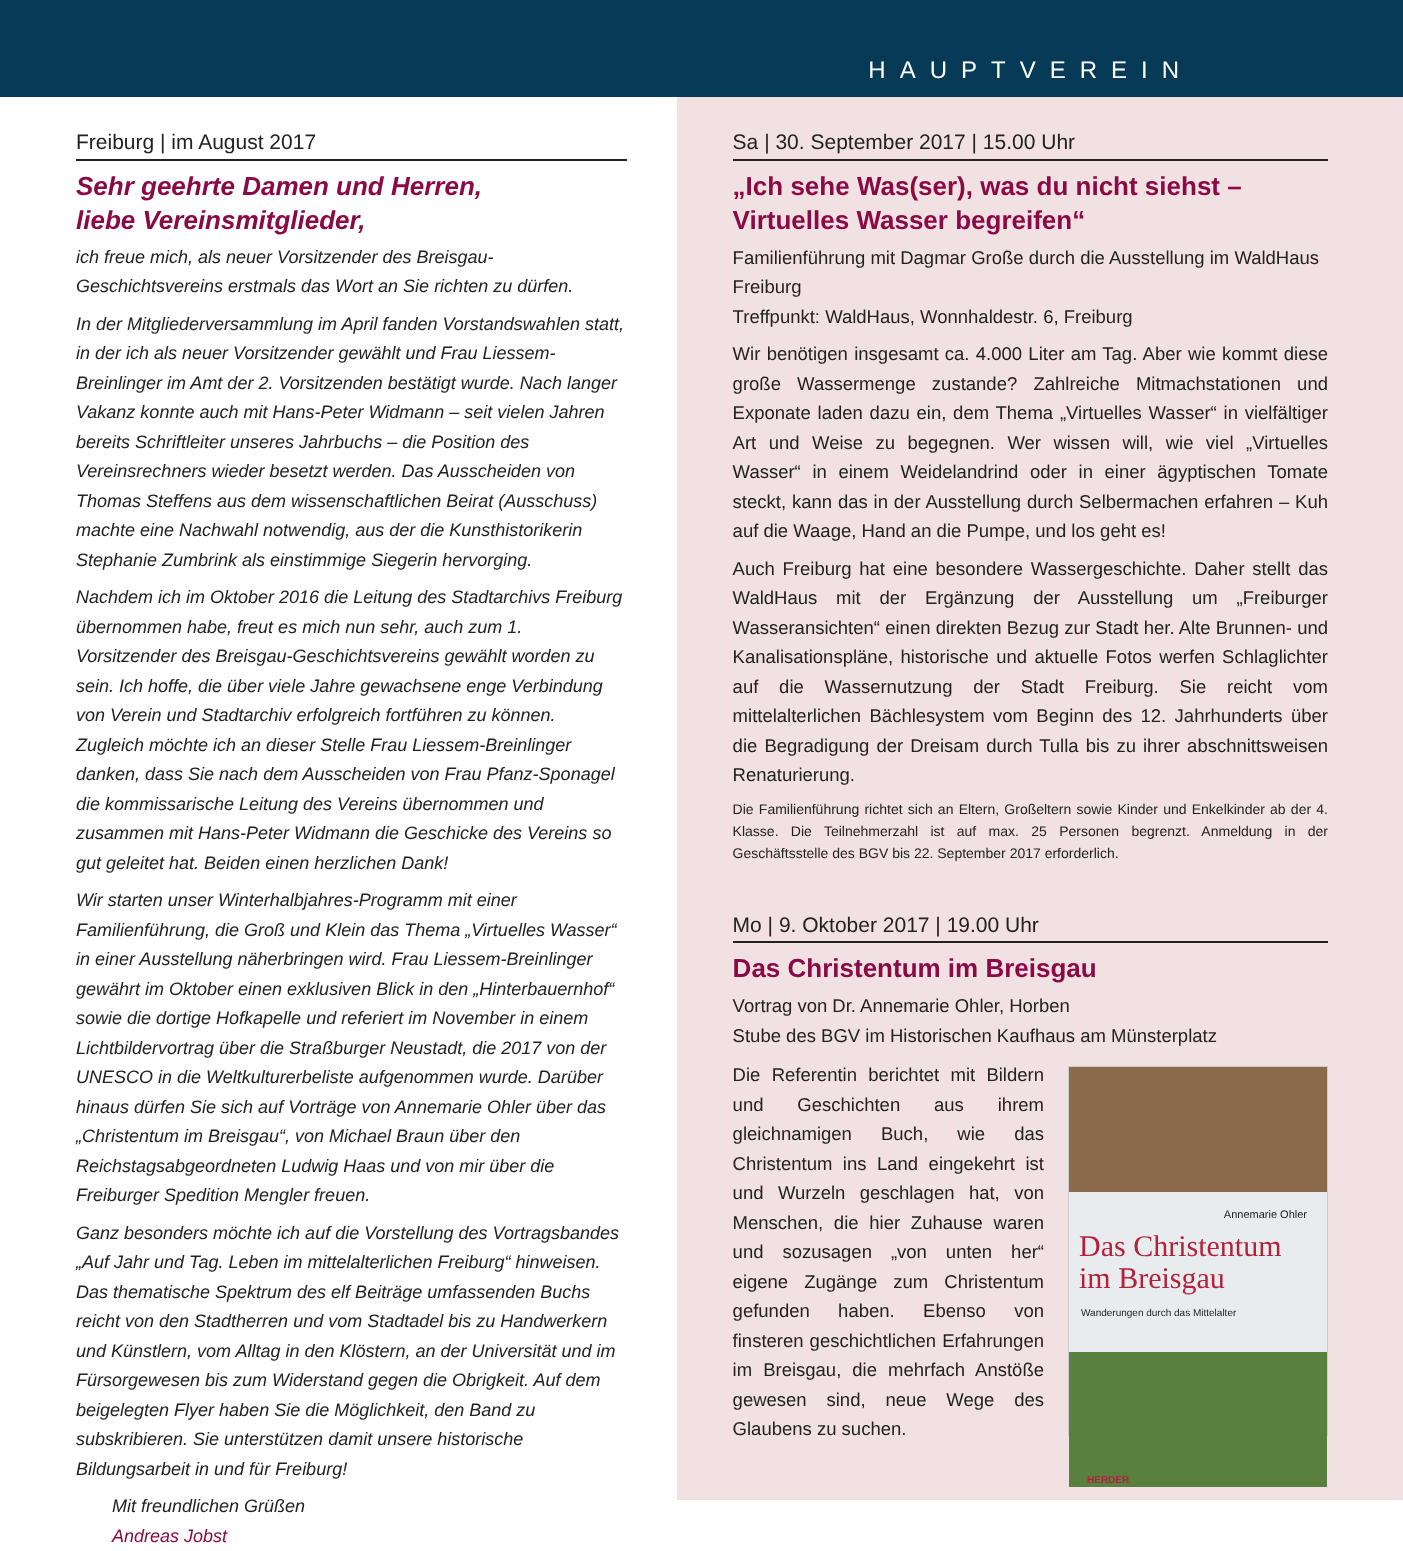HAUPTVEREIN
Freiburg | im August 2017
Sehr geehrte Damen und Herren,
liebe Vereinsmitglieder,
ich freue mich, als neuer Vorsitzender des Breisgau-Geschichtsvereins erstmals das Wort an Sie richten zu dürfen.
In der Mitgliederversammlung im April fanden Vorstandswahlen statt, in der ich als neuer Vorsitzender gewählt und Frau Liessem-Breinlinger im Amt der 2. Vorsitzenden bestätigt wurde. Nach langer Vakanz konnte auch mit Hans-Peter Widmann – seit vielen Jahren bereits Schriftleiter unseres Jahrbuchs – die Position des Vereinsrechners wieder besetzt werden. Das Ausscheiden von Thomas Steffens aus dem wissenschaftlichen Beirat (Ausschuss) machte eine Nachwahl notwendig, aus der die Kunsthistorikerin Stephanie Zumbrink als einstimmige Siegerin hervorging.
Nachdem ich im Oktober 2016 die Leitung des Stadtarchivs Freiburg übernommen habe, freut es mich nun sehr, auch zum 1. Vorsitzender des Breisgau-Geschichtsvereins gewählt worden zu sein. Ich hoffe, die über viele Jahre gewachsene enge Verbindung von Verein und Stadtarchiv erfolgreich fortführen zu können. Zugleich möchte ich an dieser Stelle Frau Liessem-Breinlinger danken, dass Sie nach dem Ausscheiden von Frau Pfanz-Sponagel die kommissarische Leitung des Vereins übernommen und zusammen mit Hans-Peter Widmann die Geschicke des Vereins so gut geleitet hat. Beiden einen herzlichen Dank!
Wir starten unser Winterhalbjahres-Programm mit einer Familienführung, die Groß und Klein das Thema „Virtuelles Wasser“ in einer Ausstellung näherbringen wird. Frau Liessem-Breinlinger gewährt im Oktober einen exklusiven Blick in den „Hinterbauernhof“ sowie die dortige Hofkapelle und referiert im November in einem Lichtbildervortrag über die Straßburger Neustadt, die 2017 von der UNESCO in die Weltkulturerbeliste aufgenommen wurde. Darüber hinaus dürfen Sie sich auf Vorträge von Annemarie Ohler über das „Christentum im Breisgau“, von Michael Braun über den Reichstagsabgeordneten Ludwig Haas und von mir über die Freiburger Spedition Mengler freuen.
Ganz besonders möchte ich auf die Vorstellung des Vortragsbandes „Auf Jahr und Tag. Leben im mittelalterlichen Freiburg“ hinweisen. Das thematische Spektrum des elf Beiträge umfassenden Buchs reicht von den Stadtherren und vom Stadtadel bis zu Handwerkern und Künstlern, vom Alltag in den Klöstern, an der Universität und im Fürsorgewesen bis zum Widerstand gegen die Obrigkeit. Auf dem beigelegten Flyer haben Sie die Möglichkeit, den Band zu subskribieren. Sie unterstützen damit unsere historische Bildungsarbeit in und für Freiburg!
Mit freundlichen Grüßen
Andreas Jobst
Sa | 30. September 2017 | 15.00 Uhr
„Ich sehe Was(ser), was du nicht siehst – Virtuelles Wasser begreifen“
Familienführung mit Dagmar Große durch die Ausstellung im WaldHaus Freiburg
Treffpunkt: WaldHaus, Wonnhaldestr. 6, Freiburg
Wir benötigen insgesamt ca. 4.000 Liter am Tag. Aber wie kommt diese große Wassermenge zustande? Zahlreiche Mitmachstationen und Exponate laden dazu ein, dem Thema „Virtuelles Wasser“ in vielfältiger Art und Weise zu begegnen. Wer wissen will, wie viel „Virtuelles Wasser“ in einem Weidelandrind oder in einer ägyptischen Tomate steckt, kann das in der Ausstellung durch Selbermachen erfahren – Kuh auf die Waage, Hand an die Pumpe, und los geht es!
Auch Freiburg hat eine besondere Wassergeschichte. Daher stellt das WaldHaus mit der Ergänzung der Ausstellung um „Freiburger Wasseransichten“ einen direkten Bezug zur Stadt her. Alte Brunnen- und Kanalisationspläne, historische und aktuelle Fotos werfen Schlaglichter auf die Wassernutzung der Stadt Freiburg. Sie reicht vom mittelalterlichen Bächlesystem vom Beginn des 12. Jahrhunderts über die Begradigung der Dreisam durch Tulla bis zu ihrer abschnittsweisen Renaturierung.
Die Familienführung richtet sich an Eltern, Großeltern sowie Kinder und Enkelkinder ab der 4. Klasse. Die Teilnehmerzahl ist auf max. 25 Personen begrenzt. Anmeldung in der Geschäftsstelle des BGV bis 22. September 2017 erforderlich.
Mo | 9. Oktober 2017 | 19.00 Uhr
Das Christentum im Breisgau
Vortrag von Dr. Annemarie Ohler, Horben
Stube des BGV im Historischen Kaufhaus am Münsterplatz
Annemarie Ohler
Das Christentum im Breisgau
Wanderungen durch das Mittelalter
HERDER
Die Referentin berichtet mit Bildern und Geschichten aus ihrem gleichnamigen Buch, wie das Christentum ins Land eingekehrt ist und Wurzeln geschlagen hat, von Menschen, die hier Zuhause waren und sozusagen „von unten her“ eigene Zugänge zum Christentum gefunden haben. Ebenso von finsteren geschichtlichen Erfahrungen im Breisgau, die mehrfach Anstöße gewesen sind, neue Wege des Glaubens zu suchen.